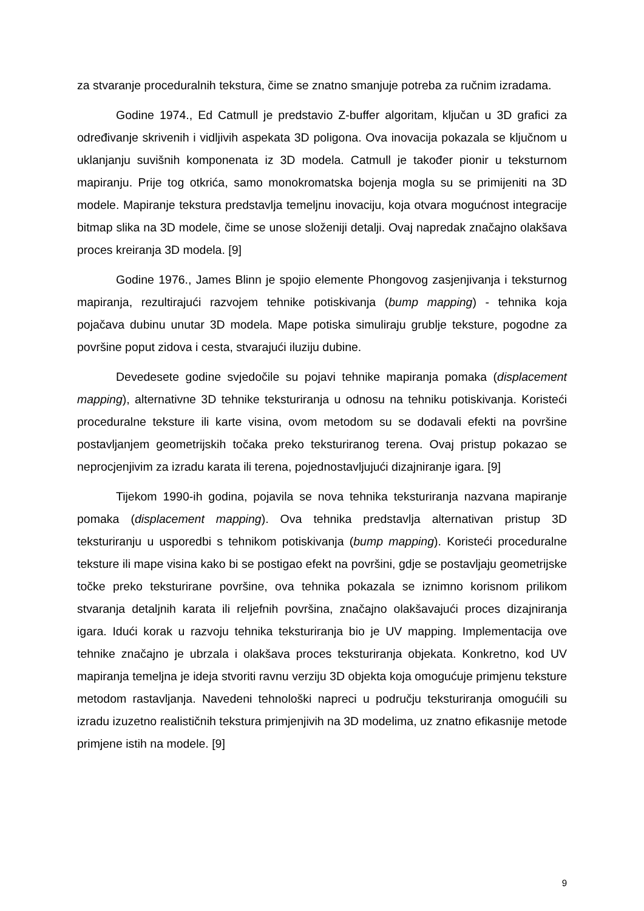za stvaranje proceduralnih tekstura, čime se znatno smanjuje potreba za ručnim izradama.
Godine 1974., Ed Catmull je predstavio Z-buffer algoritam, ključan u 3D grafici za određivanje skrivenih i vidljivih aspekata 3D poligona. Ova inovacija pokazala se ključnom u uklanjanju suvišnih komponenata iz 3D modela. Catmull je također pionir u teksturnom mapiranju. Prije tog otkrića, samo monokromatska bojenja mogla su se primijeniti na 3D modele. Mapiranje tekstura predstavlja temeljnu inovaciju, koja otvara mogućnost integracije bitmap slika na 3D modele, čime se unose složeniji detalji. Ovaj napredak značajno olakšava proces kreiranja 3D modela. [9]
Godine 1976., James Blinn je spojio elemente Phongovog zasjenjivanja i teksturnog mapiranja, rezultirajući razvojem tehnike potiskivanja (bump mapping) - tehnika koja pojačava dubinu unutar 3D modela. Mape potiska simuliraju grublje teksture, pogodne za površine poput zidova i cesta, stvarajući iluziju dubine.
Devedesete godine svjedočile su pojavi tehnike mapiranja pomaka (displacement mapping), alternativne 3D tehnike teksturiranja u odnosu na tehniku potiskivanja. Koristeći proceduralne teksture ili karte visina, ovom metodom su se dodavali efekti na površine postavljanjem geometrijskih točaka preko teksturiranog terena. Ovaj pristup pokazao se neprocjenjivim za izradu karata ili terena, pojednostavljujući dizajniranje igara. [9]
Tijekom 1990-ih godina, pojavila se nova tehnika teksturiranja nazvana mapiranje pomaka (displacement mapping). Ova tehnika predstavlja alternativan pristup 3D teksturiranju u usporedbi s tehnikom potiskivanja (bump mapping). Koristeći proceduralne teksture ili mape visina kako bi se postigao efekt na površini, gdje se postavljaju geometrijske točke preko teksturirane površine, ova tehnika pokazala se iznimno korisnom prilikom stvaranja detaljnih karata ili reljefnih površina, značajno olakšavajući proces dizajniranja igara. Idući korak u razvoju tehnika teksturiranja bio je UV mapping. Implementacija ove tehnike značajno je ubrzala i olakšava proces teksturiranja objekata. Konkretno, kod UV mapiranja temeljna je ideja stvoriti ravnu verziju 3D objekta koja omogućuje primjenu teksture metodom rastavljanja. Navedeni tehnološki napreci u području teksturiranja omogućili su izradu izuzetno realističnih tekstura primjenjivih na 3D modelima, uz znatno efikasnije metode primjene istih na modele. [9]
9